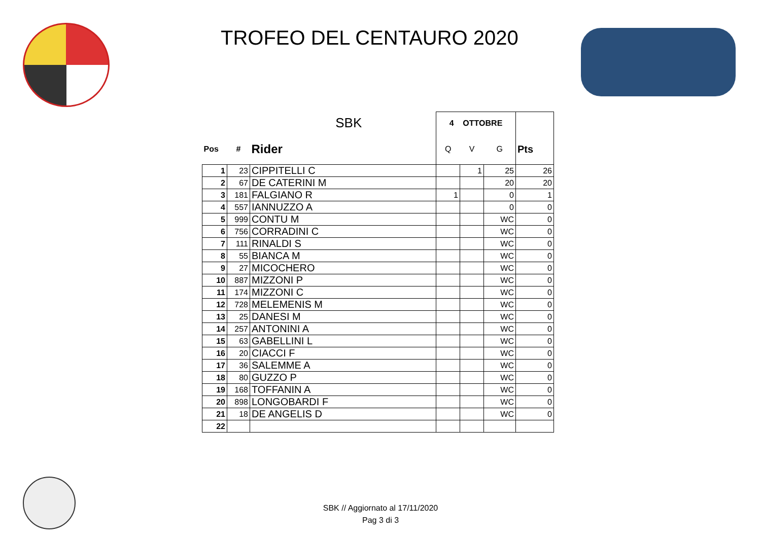TROFEO DEL CENTAURO 2020
| SBK | | | 4 OTTOBRE | | | |
| Pos | # | Rider | Q | V | G | Pts |
| 1 | 23 | CIPPITELLI C | | 1 | 25 | 26 |
| 2 | 67 | DE CATERINI M | | | 20 | 20 |
| 3 | 181 | FALGIANO R | 1 | | 0 | 1 |
| 4 | 557 | IANNUZZO A | | | 0 | 0 |
| 5 | 999 | CONTU M | | | WC | 0 |
| 6 | 756 | CORRADINI C | | | WC | 0 |
| 7 | 111 | RINALDI S | | | WC | 0 |
| 8 | 55 | BIANCA M | | | WC | 0 |
| 9 | 27 | MICOCHERO | | | WC | 0 |
| 10 | 887 | MIZZONI P | | | WC | 0 |
| 11 | 174 | MIZZONI C | | | WC | 0 |
| 12 | 728 | MELEMENIS M | | | WC | 0 |
| 13 | 25 | DANESI M | | | WC | 0 |
| 14 | 257 | ANTONINI A | | | WC | 0 |
| 15 | 63 | GABELLINI L | | | WC | 0 |
| 16 | 20 | CIACCI F | | | WC | 0 |
| 17 | 36 | SALEMME A | | | WC | 0 |
| 18 | 80 | GUZZO P | | | WC | 0 |
| 19 | 168 | TOFFANIN A | | | WC | 0 |
| 20 | 898 | LONGOBARDI F | | | WC | 0 |
| 21 | 18 | DE ANGELIS D | | | WC | 0 |
| 22 | | | | | | |
SBK // Aggiornato al 17/11/2020
Pag 3 di 3